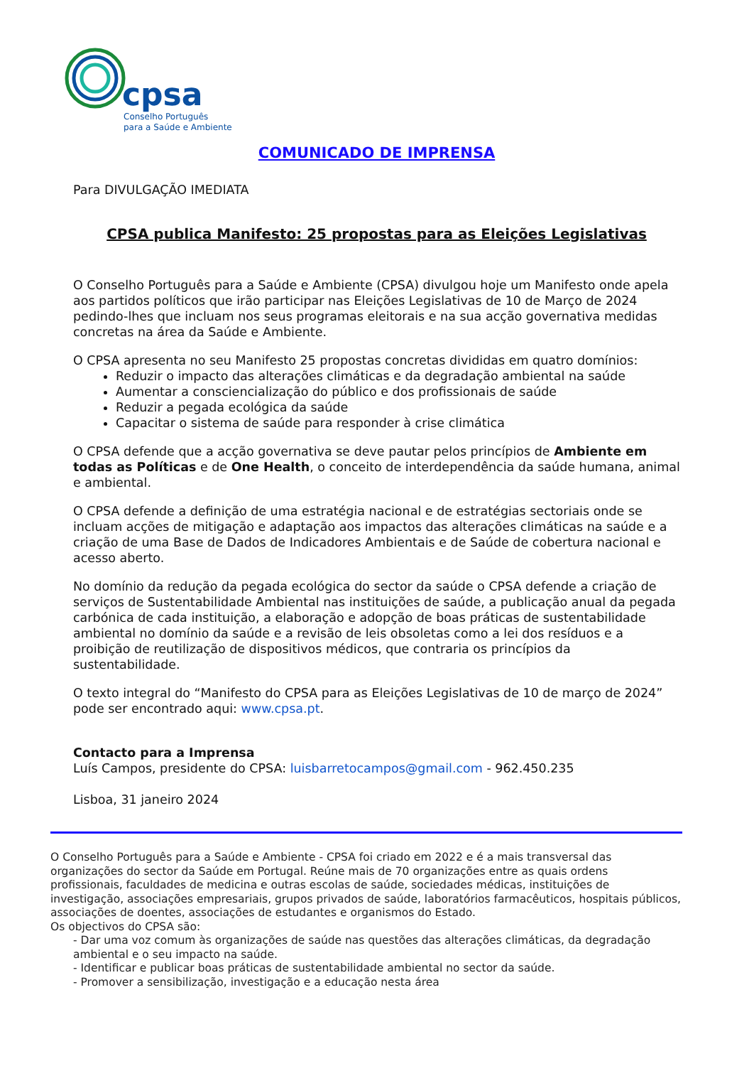cpsa
Conselho Português
para a Saúde e Ambiente
COMUNICADO DE IMPRENSA
Para DIVULGAÇÃO IMEDIATA
CPSA publica Manifesto: 25 propostas para as Eleições Legislativas
O Conselho Português para a Saúde e Ambiente (CPSA) divulgou hoje um Manifesto onde apela aos partidos políticos que irão participar nas Eleições Legislativas de 10 de Março de 2024 pedindo-lhes que incluam nos seus programas eleitorais e na sua acção governativa medidas concretas na área da Saúde e Ambiente.
O CPSA apresenta no seu Manifesto 25 propostas concretas divididas em quatro domínios:
Reduzir o impacto das alterações climáticas e da degradação ambiental na saúde
Aumentar a consciencialização do público e dos profissionais de saúde
Reduzir a pegada ecológica da saúde
Capacitar o sistema de saúde para responder à crise climática
O CPSA defende que a acção governativa se deve pautar pelos princípios de Ambiente em todas as Políticas e de One Health, o conceito de interdependência da saúde humana, animal e ambiental.
O CPSA defende a definição de uma estratégia nacional e de estratégias sectoriais onde se incluam acções de mitigação e adaptação aos impactos das alterações climáticas na saúde e a criação de uma Base de Dados de Indicadores Ambientais e de Saúde de cobertura nacional e acesso aberto.
No domínio da redução da pegada ecológica do sector da saúde o CPSA defende a criação de serviços de Sustentabilidade Ambiental nas instituições de saúde, a publicação anual da pegada carbónica de cada instituição, a elaboração e adopção de boas práticas de sustentabilidade ambiental no domínio da saúde e a revisão de leis obsoletas como a lei dos resíduos e a proibição de reutilização de dispositivos médicos, que contraria os princípios da sustentabilidade.
O texto integral do “Manifesto do CPSA para as Eleições Legislativas de 10 de março de 2024” pode ser encontrado aqui: www.cpsa.pt.
Contacto para a Imprensa
Luís Campos, presidente do CPSA: luisbarretocampos@gmail.com - 962.450.235
Lisboa, 31 janeiro 2024
O Conselho Português para a Saúde e Ambiente - CPSA foi criado em 2022 e é a mais transversal das organizações do sector da Saúde em Portugal. Reúne mais de 70 organizações entre as quais ordens profissionais, faculdades de medicina e outras escolas de saúde, sociedades médicas, instituições de investigação, associações empresariais, grupos privados de saúde, laboratórios farmacêuticos, hospitais públicos, associações de doentes, associações de estudantes e organismos do Estado.
Os objectivos do CPSA são:
- Dar uma voz comum às organizações de saúde nas questões das alterações climáticas, da degradação ambiental e o seu impacto na saúde.
- Identificar e publicar boas práticas de sustentabilidade ambiental no sector da saúde.
- Promover a sensibilização, investigação e a educação nesta área